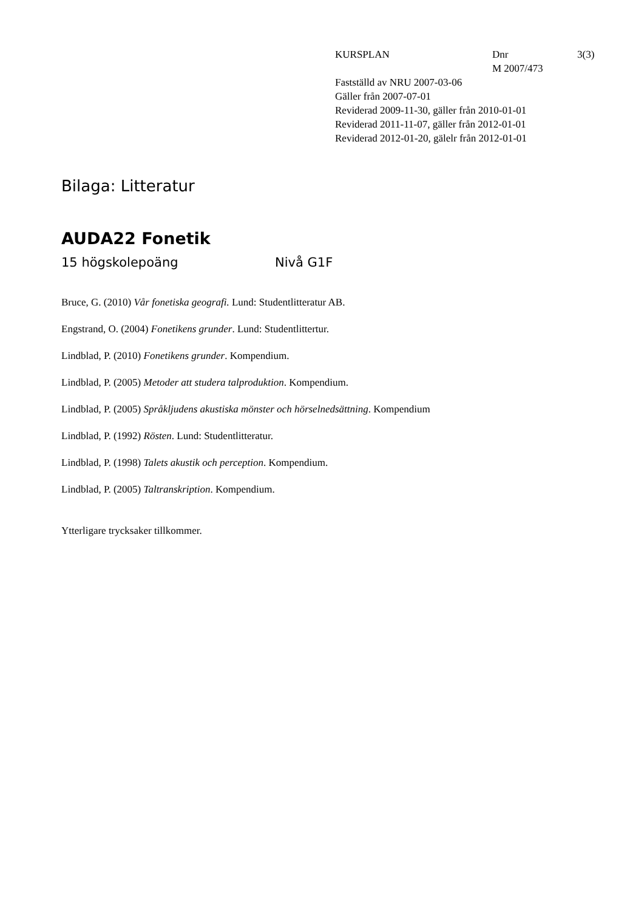KURSPLAN Dnr
M 2007/473
3(3)
Fastställd av NRU 2007-03-06
Gäller från 2007-07-01
Reviderad 2009-11-30, gäller från 2010-01-01
Reviderad 2011-11-07, gäller från 2012-01-01
Reviderad 2012-01-20, gälelr från 2012-01-01
Bilaga: Litteratur
AUDA22 Fonetik
15 högskolepoäng Nivå G1F
Bruce, G. (2010) Vår fonetiska geografi. Lund: Studentlitteratur AB.
Engstrand, O. (2004) Fonetikens grunder. Lund: Studentlittertur.
Lindblad, P. (2010) Fonetikens grunder. Kompendium.
Lindblad, P. (2005) Metoder att studera talproduktion. Kompendium.
Lindblad, P. (2005) Språkljudens akustiska mönster och hörselnedsättning. Kompendium
Lindblad, P. (1992) Rösten. Lund: Studentlitteratur.
Lindblad, P. (1998) Talets akustik och perception. Kompendium.
Lindblad, P. (2005) Taltranskription. Kompendium.
Ytterligare trycksaker tillkommer.